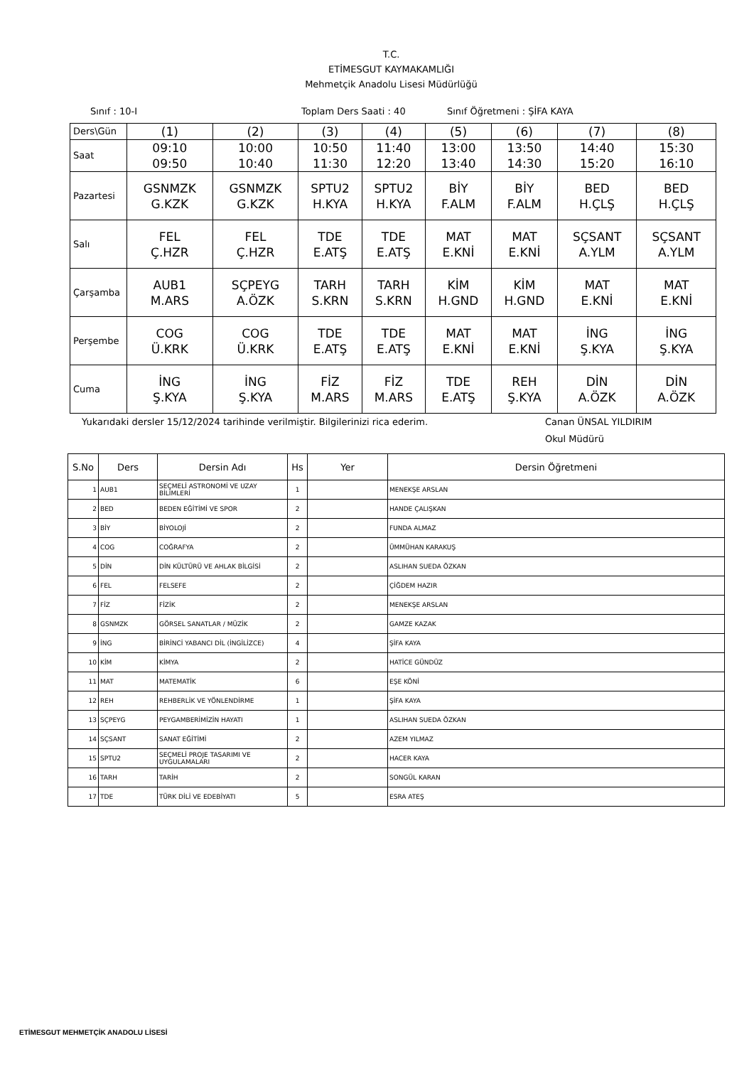T.C.
ETİMESGUT KAYMAKAMLIĞI
Mehmetçik Anadolu Lisesi Müdürlüğü
Sınıf : 10-I Toplam Ders Saati : 40 Sınıf Öğretmeni : ŞİFA KAYA
| Ders\Gün | (1) | (2) | (3) | (4) | (5) | (6) | (7) | (8) |
| Saat | 09:10 09:50 | 10:00 10:40 | 10:50 11:30 | 11:40 12:20 | 13:00 13:40 | 13:50 14:30 | 14:40 15:20 | 15:30 16:10 |
| Pazartesi | GSNMZK G.KZK | GSNMZK G.KZK | SPTU2 H.KYA | SPTU2 H.KYA | BİY F.ALM | BİY F.ALM | BED H.ÇLŞ | BED H.ÇLŞ |
| Salı | FEL Ç.HZR | FEL Ç.HZR | TDE E.ATŞ | TDE E.ATŞ | MAT E.KNİ | MAT E.KNİ | SÇSANT A.YLM | SÇSANT A.YLM |
| Çarşamba | AUB1 M.ARS | SÇPEYG A.ÖZK | TARH S.KRN | TARH S.KRN | KİM H.GND | KİM H.GND | MAT E.KNİ | MAT E.KNİ |
| Perşembe | COG Ü.KRK | COG Ü.KRK | TDE E.ATŞ | TDE E.ATŞ | MAT E.KNİ | MAT E.KNİ | İNG Ş.KYA | İNG Ş.KYA |
| Cuma | İNG Ş.KYA | İNG Ş.KYA | FİZ M.ARS | FİZ M.ARS | TDE E.ATŞ | REH Ş.KYA | DİN A.ÖZK | DİN A.ÖZK |
Yukarıdaki dersler 15/12/2024 tarihinde verilmiştir. Bilgilerinizi rica ederim. Canan ÜNSAL YILDIRIM
Okul Müdürü
| S.No | Ders | Dersin Adı | Hs | Yer | Dersin Öğretmeni |
| --- | --- | --- | --- | --- | --- |
| 1 | AUB1 | SEÇMELİ ASTRONOMİ VE UZAY BİLİMLERİ | 1 | | MENEKŞE ARSLAN |
| 2 | BED | BEDEN EĞİTİMİ VE SPOR | 2 | | HANDE ÇALIŞKAN |
| 3 | BİY | BİYOLOJİ | 2 | | FUNDA ALMAZ |
| 4 | COG | COĞRAFYA | 2 | | ÜMMÜHAN KARAKUŞ |
| 5 | DİN | DİN KÜLTÜRÜ VE AHLAK BİLGİSİ | 2 | | ASLIHAN SUEDA ÖZKAN |
| 6 | FEL | FELSEFE | 2 | | ÇİĞDEM HAZIR |
| 7 | FİZ | FİZİK | 2 | | MENEKŞE ARSLAN |
| 8 | GSNMZK | GÖRSEL SANATLAR / MÜZİK | 2 | | GAMZE KAZAK |
| 9 | İNG | BİRİNCİ YABANCI DİL (İNGİLİZCE) | 4 | | ŞİFA KAYA |
| 10 | KİM | KİMYA | 2 | | HATİCE GÜNDÜZ |
| 11 | MAT | MATEMATİK | 6 | | EŞE KÖNİ |
| 12 | REH | REHBERLİK VE YÖNLENDİRME | 1 | | ŞİFA KAYA |
| 13 | SÇPEYG | PEYGAMBERİMİZİN HAYATI | 1 | | ASLIHAN SUEDA ÖZKAN |
| 14 | SÇSANT | SANAT EĞİTİMİ | 2 | | AZEM YILMAZ |
| 15 | SPTU2 | SEÇMELİ PROJE TASARIMI VE UYGULAMALARI | 2 | | HACER KAYA |
| 16 | TARH | TARİH | 2 | | SONGÜL KARAN |
| 17 | TDE | TÜRK DİLİ VE EDEBİYATI | 5 | | ESRA ATEŞ |
ETİMESGUT MEHMETÇİK ANADOLU LİSESİ